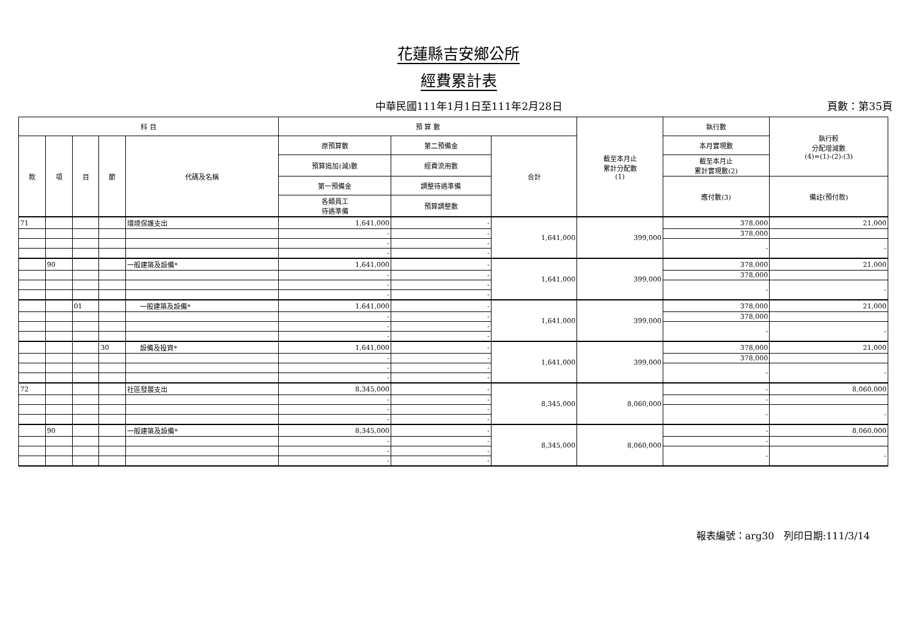花蓮縣吉安鄉公所
經費累計表
中華民國111年1月1日至111年2月28日 頁數：第35頁
| 科 目 | | | | | 預 算 數 | | | 截至本月止 累計分配數 (1) | 執行數 | 執行較 分配增減數 (4)=(1)-(2)-(3) |
| --- | --- | --- | --- | --- | --- | --- | --- | --- | --- | --- |
| 款 | 項 | 目 | 節 | 代碼及名稱 | 原預算數 | 第二預備金 | 合計 | | 本月實現數 | |
| | | | | | 預算追加(減)數 | 經費流用數 | | | 截至本月止 累計實現數(2) | |
| | | | | | 第一預備金 | 調整待遇準備 | | | 應付數(3) | 備註(預付款) |
| | | | | | 各類員工 待遇準備 | 預算調整數 | | | | |
| 71 | | | | 環境保護支出 | 1,641,000 | - | 1,641,000 | 399,000 | 378,000 | 21,000 |
| | | | | | - | - | | | 378,000 | |
| | | | | | - | - | | | - | - |
| | | | | | - | - | | | | |
| | 90 | | | 一般建築及設備* | 1,641,000 | - | 1,641,000 | 399,000 | 378,000 | 21,000 |
| | | | | | - | - | | | 378,000 | |
| | | | | | - | - | | | - | - |
| | | | | | - | - | | | | |
| | | 01 | | 一般建築及設備* | 1,641,000 | - | 1,641,000 | 399,000 | 378,000 | 21,000 |
| | | | | | - | - | | | 378,000 | |
| | | | | | - | - | | | - | - |
| | | | | | - | - | | | | |
| | | | 30 | 設備及投資* | 1,641,000 | - | 1,641,000 | 399,000 | 378,000 | 21,000 |
| | | | | | - | - | | | 378,000 | |
| | | | | | - | - | | | - | - |
| | | | | | - | - | | | | |
| 72 | | | | 社區發展支出 | 8,345,000 | - | 8,345,000 | 8,060,000 | - | 8,060,000 |
| | | | | | - | - | | | - | |
| | | | | | - | - | | | - | - |
| | | | | | - | - | | | | |
| | 90 | | | 一般建築及設備* | 8,345,000 | - | 8,345,000 | 8,060,000 | - | 8,060,000 |
| | | | | | - | - | | | - | |
| | | | | | - | - | | | - | - |
| | | | | | - | - | | | | |
報表編號：arg30 列印日期:111/3/14